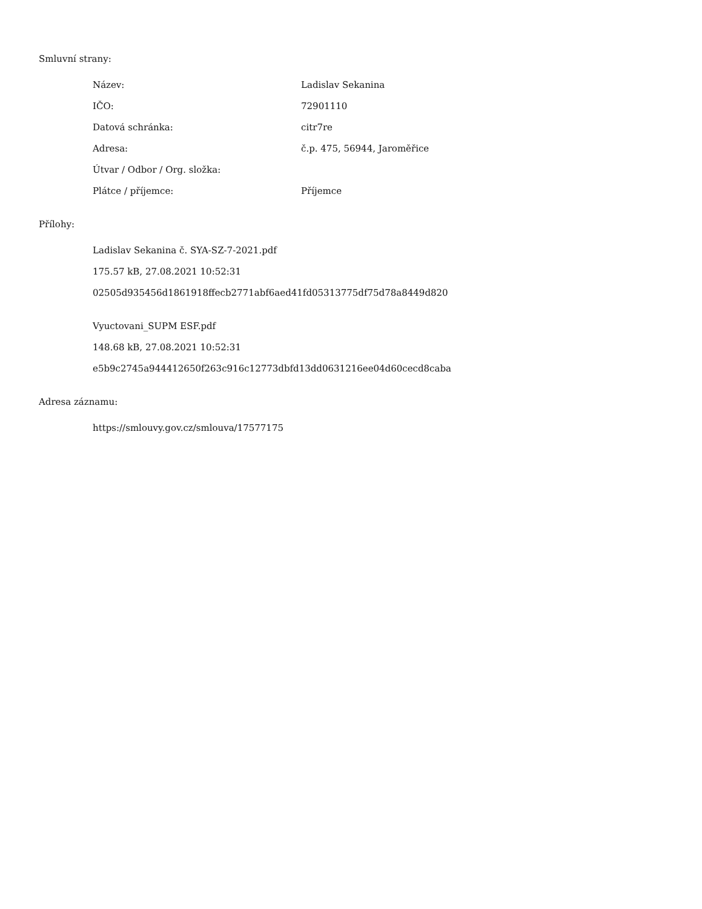Smluvní strany:
| Název: | Ladislav Sekanina |
| IČO: | 72901110 |
| Datová schránka: | citr7re |
| Adresa: | č.p. 475, 56944, Jaroměřice |
| Útvar / Odbor / Org. složka: | |
| Plátce / příjemce: | Příjemce |
Přílohy:
Ladislav Sekanina č. SYA-SZ-7-2021.pdf
175.57 kB, 27.08.2021 10:52:31
02505d935456d1861918ffecb2771abf6aed41fd05313775df75d78a8449d820
Vyuctovani_SUPM ESF.pdf
148.68 kB, 27.08.2021 10:52:31
e5b9c2745a944412650f263c916c12773dbfd13dd0631216ee04d60cecd8caba
Adresa záznamu:
https://smlouvy.gov.cz/smlouva/17577175